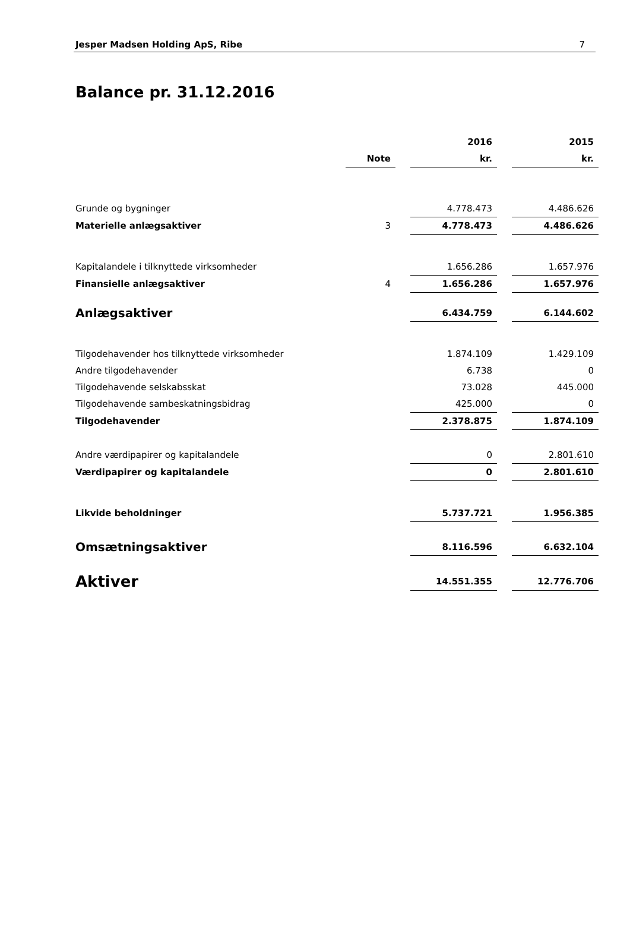Jesper Madsen Holding ApS, Ribe 7
Balance pr. 31.12.2016
| | | | 2016 | | 2015 |
| --- | --- | --- | --- | --- | --- |
| | Note | | kr. | | kr. |
| Grunde og bygninger | | | 4.778.473 | | 4.486.626 |
| Materielle anlægsaktiver | 3 | | 4.778.473 | | 4.486.626 |
| Kapitalandele i tilknyttede virksomheder | | | 1.656.286 | | 1.657.976 |
| Finansielle anlægsaktiver | 4 | | 1.656.286 | | 1.657.976 |
| Anlægsaktiver | | | 6.434.759 | | 6.144.602 |
| Tilgodehavender hos tilknyttede virksomheder | | | 1.874.109 | | 1.429.109 |
| Andre tilgodehavender | | | 6.738 | | 0 |
| Tilgodehavende selskabsskat | | | 73.028 | | 445.000 |
| Tilgodehavende sambeskatningsbidrag | | | 425.000 | | 0 |
| Tilgodehavender | | | 2.378.875 | | 1.874.109 |
| Andre værdipapirer og kapitalandele | | | 0 | | 2.801.610 |
| Værdipapirer og kapitalandele | | | 0 | | 2.801.610 |
| Likvide beholdninger | | | 5.737.721 | | 1.956.385 |
| Omsætningsaktiver | | | 8.116.596 | | 6.632.104 |
| Aktiver | | | 14.551.355 | | 12.776.706 |